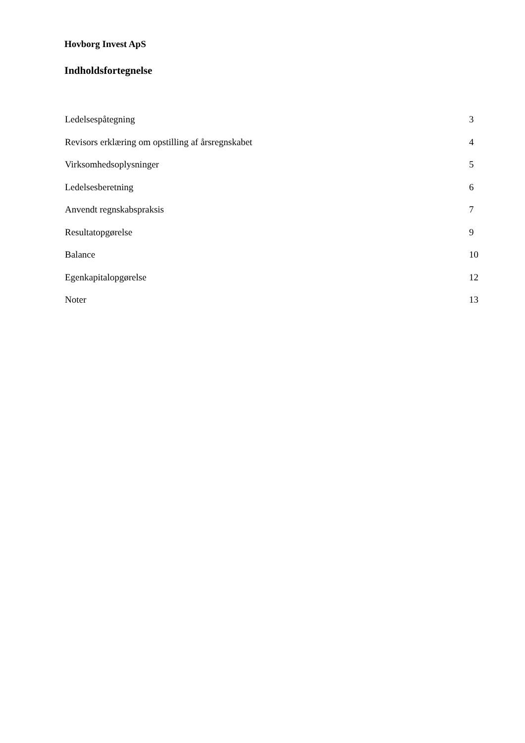Hovborg Invest ApS
Indholdsfortegnelse
Ledelsespåtegning 3
Revisors erklæring om opstilling af årsregnskabet 4
Virksomhedsoplysninger 5
Ledelsesberetning 6
Anvendt regnskabspraksis 7
Resultatopgørelse 9
Balance 10
Egenkapitalopgørelse 12
Noter 13